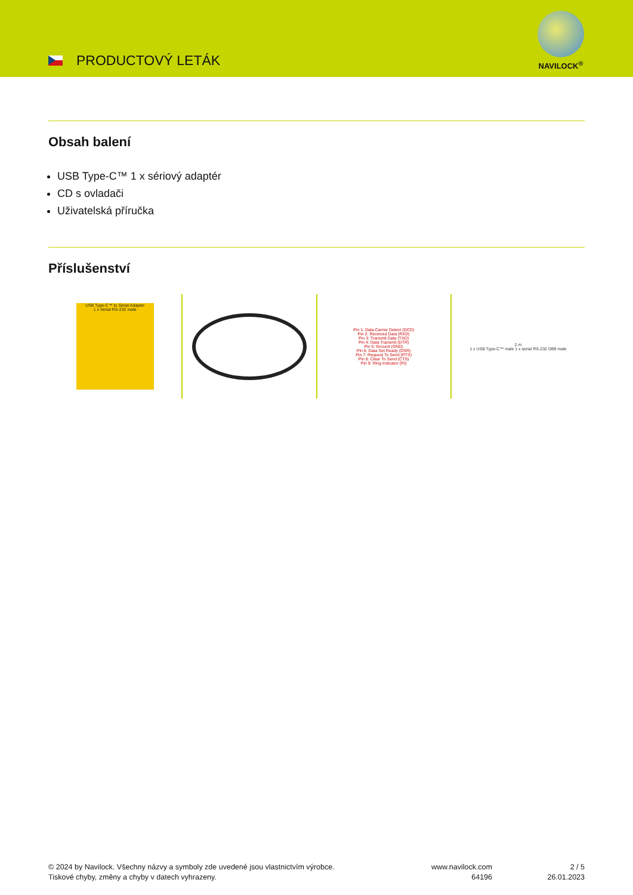PRODUCTOVÝ LETÁK
NAVILOCK<sup>®</sup>
Obsah balení
USB Type-C™ 1 x sériový adaptér
CD s ovladači
Uživatelská příručka
Příslušenství
USB Type-C™ to Serial Adapter
1 x Serial RS-232 male
Pin 1: Data Carrier Detect (DCD)
Pin 2: Received Data (RXD)
Pin 3: Transmit Data (TXD)
Pin 4: Data Transmit (DTR)
Pin 5: Ground (GND)
Pin 6: Data Set Ready (DSR)
Pin 7: Request To Send (RTS)
Pin 8: Clear To Send (CTS)
Pin 9: Ring Indicator (RI)
2 m
1 x USB Type-C™ male 1 x serial RS-232 DB9 male
© 2024 by Navilock. Všechny názvy a symboly zde uvedené jsou vlastnictvím výrobce.
Tiskové chyby, změny a chyby v datech vyhrazeny.
www.navilock.com
64196
2 / 5
26.01.2023